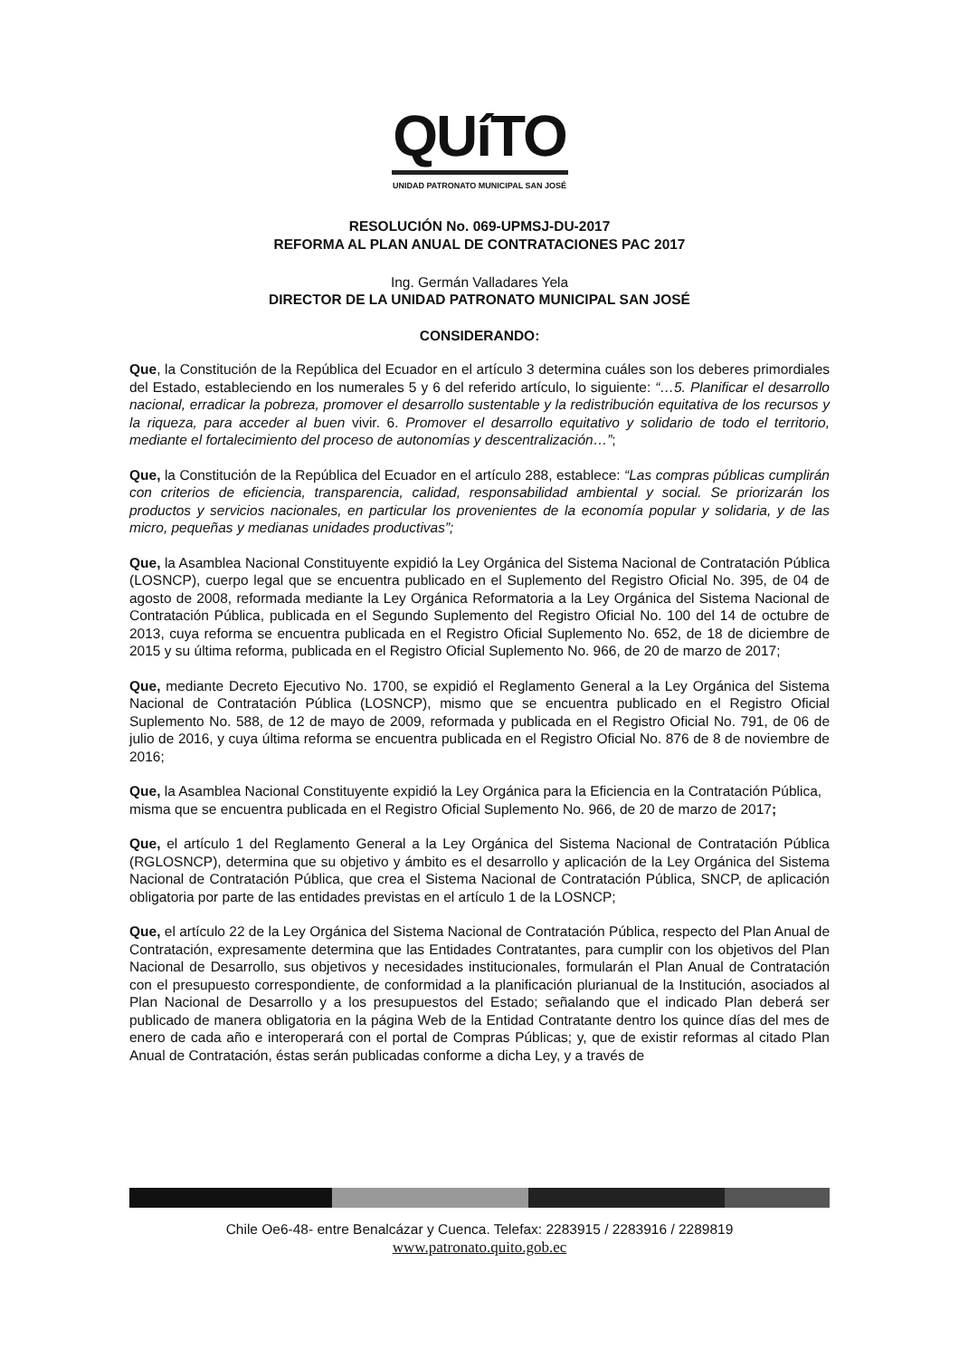QUíTO
UNIDAD PATRONATO MUNICIPAL SAN JOSÉ
RESOLUCIÓN No. 069-UPMSJ-DU-2017
REFORMA AL PLAN ANUAL DE CONTRATACIONES PAC 2017
Ing. Germán Valladares Yela
DIRECTOR DE LA UNIDAD PATRONATO MUNICIPAL SAN JOSÉ
CONSIDERANDO:
Que, la Constitución de la República del Ecuador en el artículo 3 determina cuáles son los deberes primordiales del Estado, estableciendo en los numerales 5 y 6 del referido artículo, lo siguiente: “…5. Planificar el desarrollo nacional, erradicar la pobreza, promover el desarrollo sustentable y la redistribución equitativa de los recursos y la riqueza, para acceder al buen vivir. 6. Promover el desarrollo equitativo y solidario de todo el territorio, mediante el fortalecimiento del proceso de autonomías y descentralización…”;
Que, la Constitución de la República del Ecuador en el artículo 288, establece: “Las compras públicas cumplirán con criterios de eficiencia, transparencia, calidad, responsabilidad ambiental y social. Se priorizarán los productos y servicios nacionales, en particular los provenientes de la economía popular y solidaria, y de las micro, pequeñas y medianas unidades productivas”;
Que, la Asamblea Nacional Constituyente expidió la Ley Orgánica del Sistema Nacional de Contratación Pública (LOSNCP), cuerpo legal que se encuentra publicado en el Suplemento del Registro Oficial No. 395, de 04 de agosto de 2008, reformada mediante la Ley Orgánica Reformatoria a la Ley Orgánica del Sistema Nacional de Contratación Pública, publicada en el Segundo Suplemento del Registro Oficial No. 100 del 14 de octubre de 2013, cuya reforma se encuentra publicada en el Registro Oficial Suplemento No. 652, de 18 de diciembre de 2015 y su última reforma, publicada en el Registro Oficial Suplemento No. 966, de 20 de marzo de 2017;
Que, mediante Decreto Ejecutivo No. 1700, se expidió el Reglamento General a la Ley Orgánica del Sistema Nacional de Contratación Pública (LOSNCP), mismo que se encuentra publicado en el Registro Oficial Suplemento No. 588, de 12 de mayo de 2009, reformada y publicada en el Registro Oficial No. 791, de 06 de julio de 2016, y cuya última reforma se encuentra publicada en el Registro Oficial No. 876 de 8 de noviembre de 2016;
Que, la Asamblea Nacional Constituyente expidió la Ley Orgánica para la Eficiencia en la Contratación Pública, misma que se encuentra publicada en el Registro Oficial Suplemento No. 966, de 20 de marzo de 2017;
Que, el artículo 1 del Reglamento General a la Ley Orgánica del Sistema Nacional de Contratación Pública (RGLOSNCP), determina que su objetivo y ámbito es el desarrollo y aplicación de la Ley Orgánica del Sistema Nacional de Contratación Pública, que crea el Sistema Nacional de Contratación Pública, SNCP, de aplicación obligatoria por parte de las entidades previstas en el artículo 1 de la LOSNCP;
Que, el artículo 22 de la Ley Orgánica del Sistema Nacional de Contratación Pública, respecto del Plan Anual de Contratación, expresamente determina que las Entidades Contratantes, para cumplir con los objetivos del Plan Nacional de Desarrollo, sus objetivos y necesidades institucionales, formularán el Plan Anual de Contratación con el presupuesto correspondiente, de conformidad a la planificación plurianual de la Institución, asociados al Plan Nacional de Desarrollo y a los presupuestos del Estado; señalando que el indicado Plan deberá ser publicado de manera obligatoria en la página Web de la Entidad Contratante dentro los quince días del mes de enero de cada año e interoperará con el portal de Compras Públicas; y, que de existir reformas al citado Plan Anual de Contratación, éstas serán publicadas conforme a dicha Ley, y a través de
Chile Oe6-48- entre Benalcázar y Cuenca. Telefax: 2283915 / 2283916 / 2289819
www.patronato.quito.gob.ec